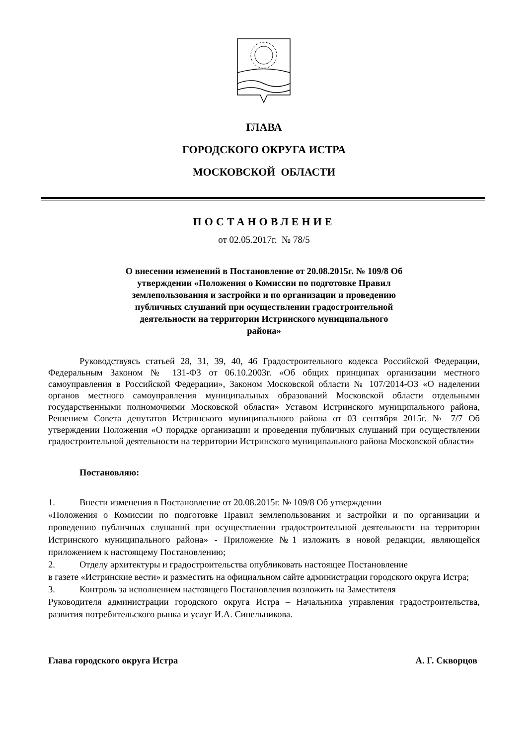ГЛАВА
ГОРОДСКОГО ОКРУГА ИСТРА
МОСКОВСКОЙ ОБЛАСТИ
ПОСТАНОВЛЕНИЕ
от 02.05.2017г. № 78/5
О внесении изменений в Постановление от 20.08.2015г. № 109/8 Об утверждении «Положения о Комиссии по подготовке Правил землепользования и застройки и по организации и проведению публичных слушаний при осуществлении градостроительной деятельности на территории Истринского муниципального района»
Руководствуясь статьей 28, 31, 39, 40, 46 Градостроительного кодекса Российской Федерации, Федеральным Законом № 131-ФЗ от 06.10.2003г. «Об общих принципах организации местного самоуправления в Российской Федерации», Законом Московской области № 107/2014-ОЗ «О наделении органов местного самоуправления муниципальных образований Московской области отдельными государственными полномочиями Московской области» Уставом Истринского муниципального района, Решением Совета депутатов Истринского муниципального района от 03 сентября 2015г. № 7/7 Об утверждении Положения «О порядке организации и проведения публичных слушаний при осуществлении градостроительной деятельности на территории Истринского муниципального района Московской области»
Постановляю:
1. Внести изменения в Постановление от 20.08.2015г. № 109/8 Об утверждении
«Положения о Комиссии по подготовке Правил землепользования и застройки и по организации и проведению публичных слушаний при осуществлении градостроительной деятельности на территории Истринского муниципального района» - Приложение №1 изложить в новой редакции, являющейся приложением к настоящему Постановлению;
2. Отделу архитектуры и градостроительства опубликовать настоящее Постановление
в газете «Истринские вести» и разместить на официальном сайте администрации городского округа Истра;
3. Контроль за исполнением настоящего Постановления возложить на Заместителя
Руководителя администрации городского округа Истра – Начальника управления градостроительства, развития потребительского рынка и услуг И.А. Синельникова.
Глава городского округа Истра А. Г. Скворцов